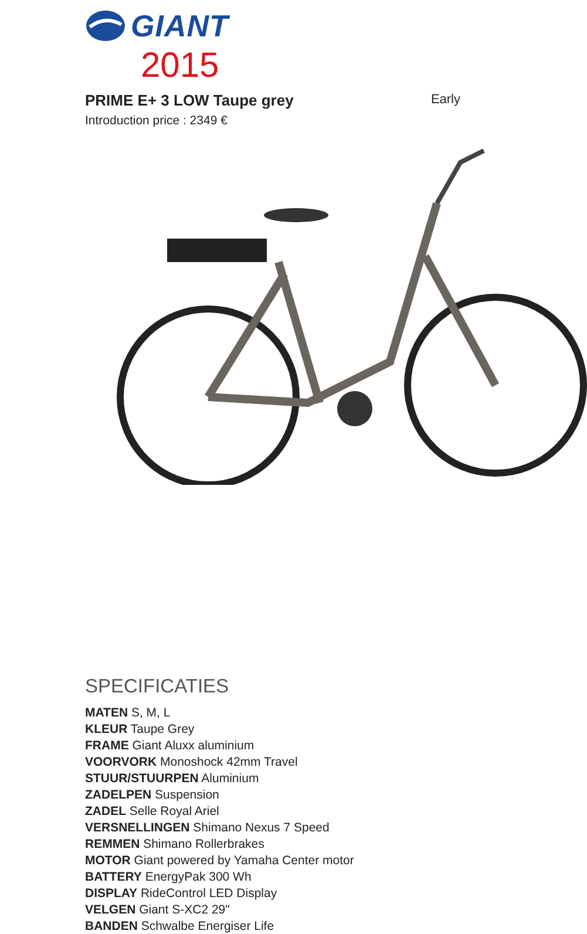GIANT
2015
PRIME E+ 3 LOW Taupe grey
Early
Introduction price : 2349 €
SPECIFICATIES
MATEN S, M, L
KLEUR Taupe Grey
FRAME Giant Aluxx aluminium
VOORVORK Monoshock 42mm Travel
STUUR/STUURPEN Aluminium
ZADELPEN Suspension
ZADEL Selle Royal Ariel
VERSNELLINGEN Shimano Nexus 7 Speed
REMMEN Shimano Rollerbrakes
MOTOR Giant powered by Yamaha Center motor
BATTERY EnergyPak 300 Wh
DISPLAY RideControl LED Display
VELGEN Giant S-XC2 29"
BANDEN Schwalbe Energiser Life